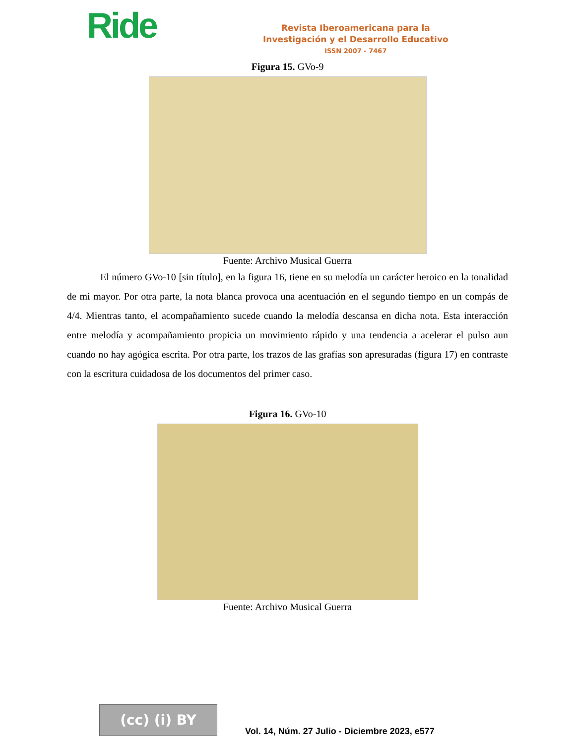Ride
Revista Iberoamericana para la
Investigación y el Desarrollo Educativo
ISSN 2007 - 7467
Figura 15. GVo-9
Fuente: Archivo Musical Guerra
El número GVo-10 [sin título], en la figura 16, tiene en su melodía un carácter heroico en la tonalidad de mi mayor. Por otra parte, la nota blanca provoca una acentuación en el segundo tiempo en un compás de 4/4. Mientras tanto, el acompañamiento sucede cuando la melodía descansa en dicha nota. Esta interacción entre melodía y acompañamiento propicia un movimiento rápido y una tendencia a acelerar el pulso aun cuando no hay agógica escrita. Por otra parte, los trazos de las grafías son apresuradas (figura 17) en contraste con la escritura cuidadosa de los documentos del primer caso.
Figura 16. GVo-10
Fuente: Archivo Musical Guerra
(cc) (i) BY
Vol. 14, Núm. 27 Julio - Diciembre 2023, e577